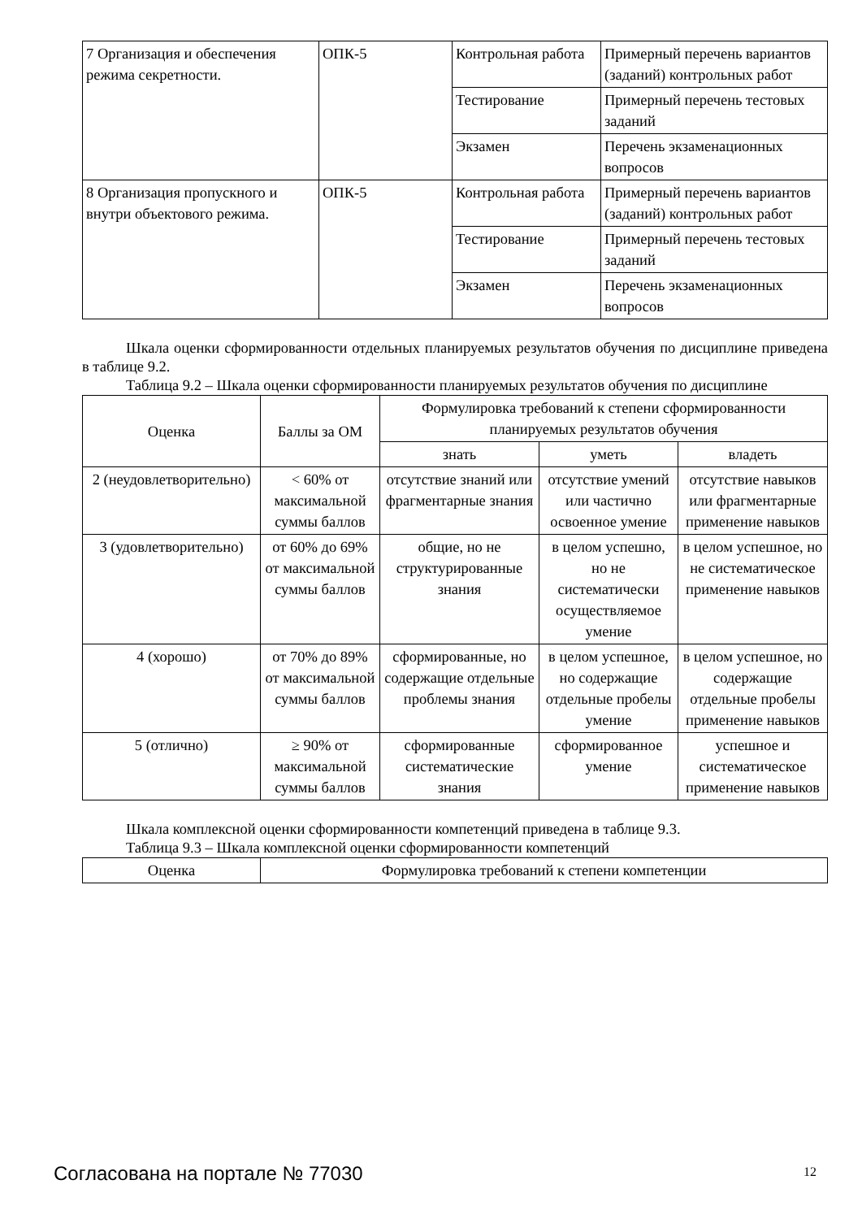| 7 Организация и обеспечения режима секретности. | ОПК-5 | Контрольная работа | Примерный перечень вариантов (заданий) контрольных работ |
| | | Тестирование | Примерный перечень тестовых заданий |
| | | Экзамен | Перечень экзаменационных вопросов |
| 8 Организация пропускного и внутри объектового режима. | ОПК-5 | Контрольная работа | Примерный перечень вариантов (заданий) контрольных работ |
| | | Тестирование | Примерный перечень тестовых заданий |
| | | Экзамен | Перечень экзаменационных вопросов |
Шкала оценки сформированности отдельных планируемых результатов обучения по дисциплине приведена в таблице 9.2.
Таблица 9.2 – Шкала оценки сформированности планируемых результатов обучения по дисциплине
| Оценка | Баллы за ОМ | Формулировка требований к степени сформированности планируемых результатов обучения | | |
| --- | --- | --- | --- | --- |
| | | знать | уметь | владеть |
| 2 (неудовлетворительно) | < 60% от максимальной суммы баллов | отсутствие знаний или фрагментарные знания | отсутствие умений или частично освоенное умение | отсутствие навыков или фрагментарные применение навыков |
| 3 (удовлетворительно) | от 60% до 69% от максимальной суммы баллов | общие, но не структурированные знания | в целом успешно, но не систематически осуществляемое умение | в целом успешное, но не систематическое применение навыков |
| 4 (хорошо) | от 70% до 89% от максимальной суммы баллов | сформированные, но содержащие отдельные проблемы знания | в целом успешное, но содержащие отдельные пробелы умение | в целом успешное, но содержащие отдельные пробелы применение навыков |
| 5 (отлично) | ≥ 90% от максимальной суммы баллов | сформированные систематические знания | сформированное умение | успешное и систематическое применение навыков |
Шкала комплексной оценки сформированности компетенций приведена в таблице 9.3.
Таблица 9.3 – Шкала комплексной оценки сформированности компетенций
| Оценка | Формулировка требований к степени компетенции |
| --- | --- |
Согласована на портале № 77030 12